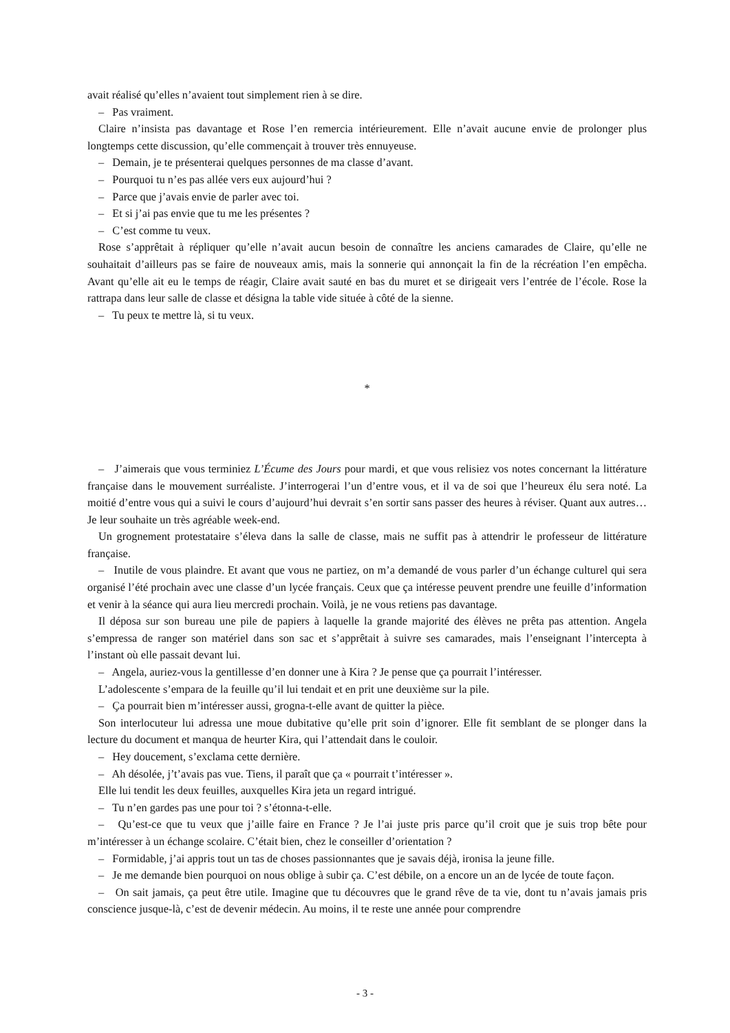avait réalisé qu’elles n’avaient tout simplement rien à se dire.
– Pas vraiment.
Claire n’insista pas davantage et Rose l’en remercia intérieurement. Elle n’avait aucune envie de prolonger plus longtemps cette discussion, qu’elle commençait à trouver très ennuyeuse.
– Demain, je te présenterai quelques personnes de ma classe d’avant.
– Pourquoi tu n’es pas allée vers eux aujourd’hui ?
– Parce que j’avais envie de parler avec toi.
– Et si j’ai pas envie que tu me les présentes ?
– C’est comme tu veux.
Rose s’apprêtait à répliquer qu’elle n’avait aucun besoin de connaître les anciens camarades de Claire, qu’elle ne souhaitait d’ailleurs pas se faire de nouveaux amis, mais la sonnerie qui annonçait la fin de la récréation l’en empêcha. Avant qu’elle ait eu le temps de réagir, Claire avait sauté en bas du muret et se dirigeait vers l’entrée de l’école. Rose la rattrapa dans leur salle de classe et désigna la table vide située à côté de la sienne.
– Tu peux te mettre là, si tu veux.
*
– J’aimerais que vous terminiez L’Écume des Jours pour mardi, et que vous relisiez vos notes concernant la littérature française dans le mouvement surréaliste. J’interrogerai l’un d’entre vous, et il va de soi que l’heureux élu sera noté. La moitié d’entre vous qui a suivi le cours d’aujourd’hui devrait s’en sortir sans passer des heures à réviser. Quant aux autres… Je leur souhaite un très agréable week-end.
Un grognement protestataire s’éleva dans la salle de classe, mais ne suffit pas à attendrir le professeur de littérature française.
– Inutile de vous plaindre. Et avant que vous ne partiez, on m’a demandé de vous parler d’un échange culturel qui sera organisé l’été prochain avec une classe d’un lycée français. Ceux que ça intéresse peuvent prendre une feuille d’information et venir à la séance qui aura lieu mercredi prochain. Voilà, je ne vous retiens pas davantage.
Il déposa sur son bureau une pile de papiers à laquelle la grande majorité des élèves ne prêta pas attention. Angela s’empressa de ranger son matériel dans son sac et s’apprêtait à suivre ses camarades, mais l’enseignant l’intercepta à l’instant où elle passait devant lui.
– Angela, auriez-vous la gentillesse d’en donner une à Kira ? Je pense que ça pourrait l’intéresser.
L’adolescente s’empara de la feuille qu’il lui tendait et en prit une deuxième sur la pile.
– Ça pourrait bien m’intéresser aussi, grogna-t-elle avant de quitter la pièce.
Son interlocuteur lui adressa une moue dubitative qu’elle prit soin d’ignorer. Elle fit semblant de se plonger dans la lecture du document et manqua de heurter Kira, qui l’attendait dans le couloir.
– Hey doucement, s’exclama cette dernière.
– Ah désolée, j’t’avais pas vue. Tiens, il paraît que ça « pourrait t’intéresser ».
Elle lui tendit les deux feuilles, auxquelles Kira jeta un regard intrigué.
– Tu n’en gardes pas une pour toi ? s’étonna-t-elle.
– Qu’est-ce que tu veux que j’aille faire en France ? Je l’ai juste pris parce qu’il croit que je suis trop bête pour m’intéresser à un échange scolaire. C’était bien, chez le conseiller d’orientation ?
– Formidable, j’ai appris tout un tas de choses passionnantes que je savais déjà, ironisa la jeune fille.
– Je me demande bien pourquoi on nous oblige à subir ça. C’est débile, on a encore un an de lycée de toute façon.
– On sait jamais, ça peut être utile. Imagine que tu découvres que le grand rêve de ta vie, dont tu n’avais jamais pris conscience jusque-là, c’est de devenir médecin. Au moins, il te reste une année pour comprendre
- 3 -